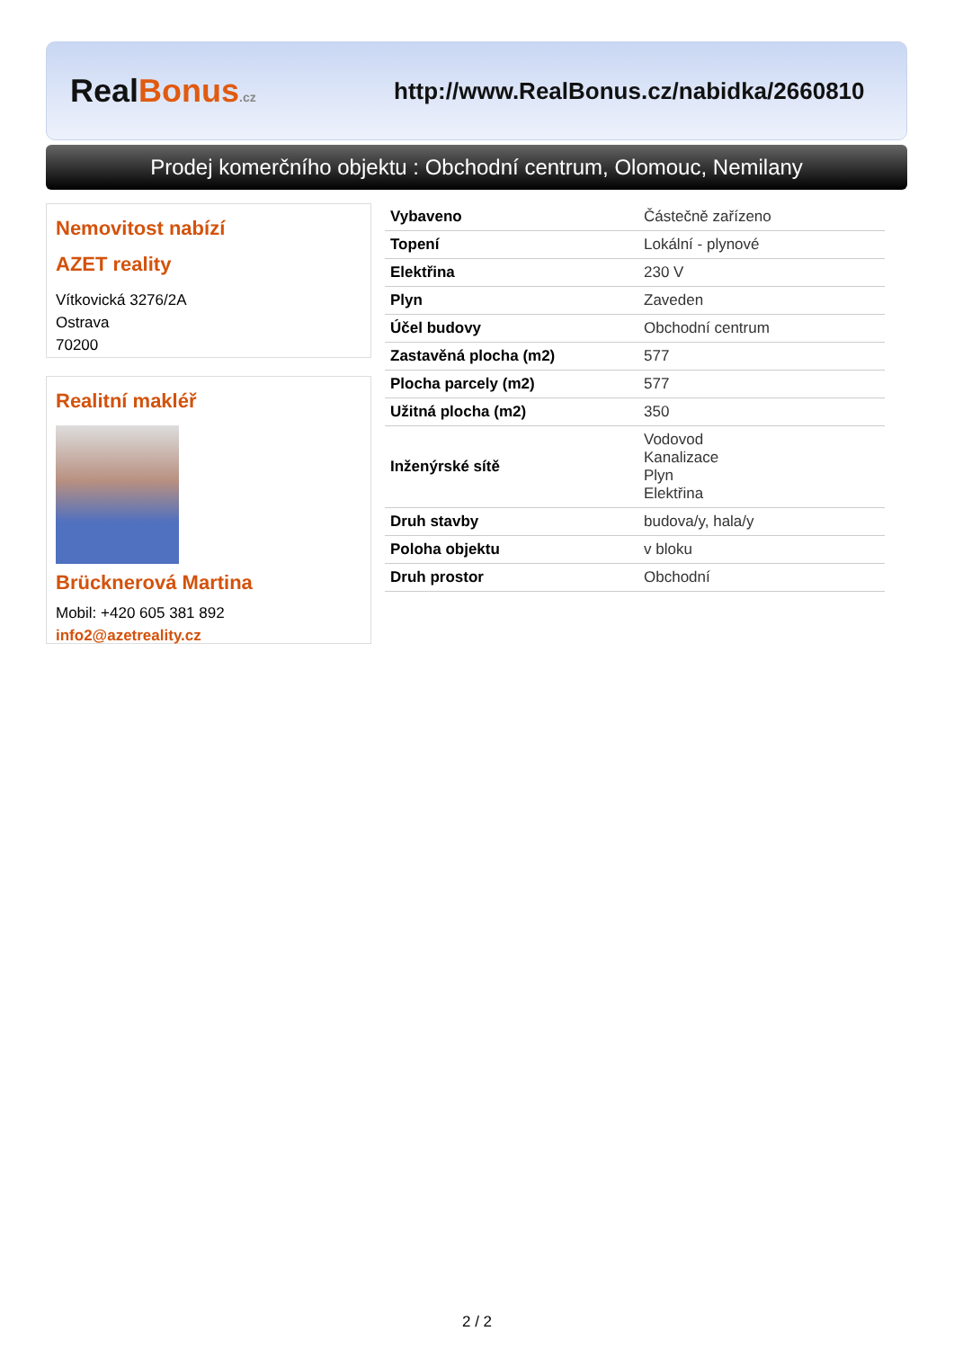RealBonus.cz
http://www.RealBonus.cz/nabidka/2660810
Prodej komerčního objektu : Obchodní centrum, Olomouc, Nemilany
Nemovitost nabízí
AZET reality
Vítkovická 3276/2A
Ostrava
70200
Realitní makléř
Brücknerová Martina
Mobil: +420 605 381 892
info2@azetreality.cz
| Vybaveno | Částečně zařízeno |
| Topení | Lokální - plynové |
| Elektřina | 230 V |
| Plyn | Zaveden |
| Účel budovy | Obchodní centrum |
| Zastavěná plocha (m2) | 577 |
| Plocha parcely (m2) | 577 |
| Užitná plocha (m2) | 350 |
| Inženýrské sítě | Vodovod Kanalizace Plyn Elektřina |
| Druh stavby | budova/y, hala/y |
| Poloha objektu | v bloku |
| Druh prostor | Obchodní |
2 / 2